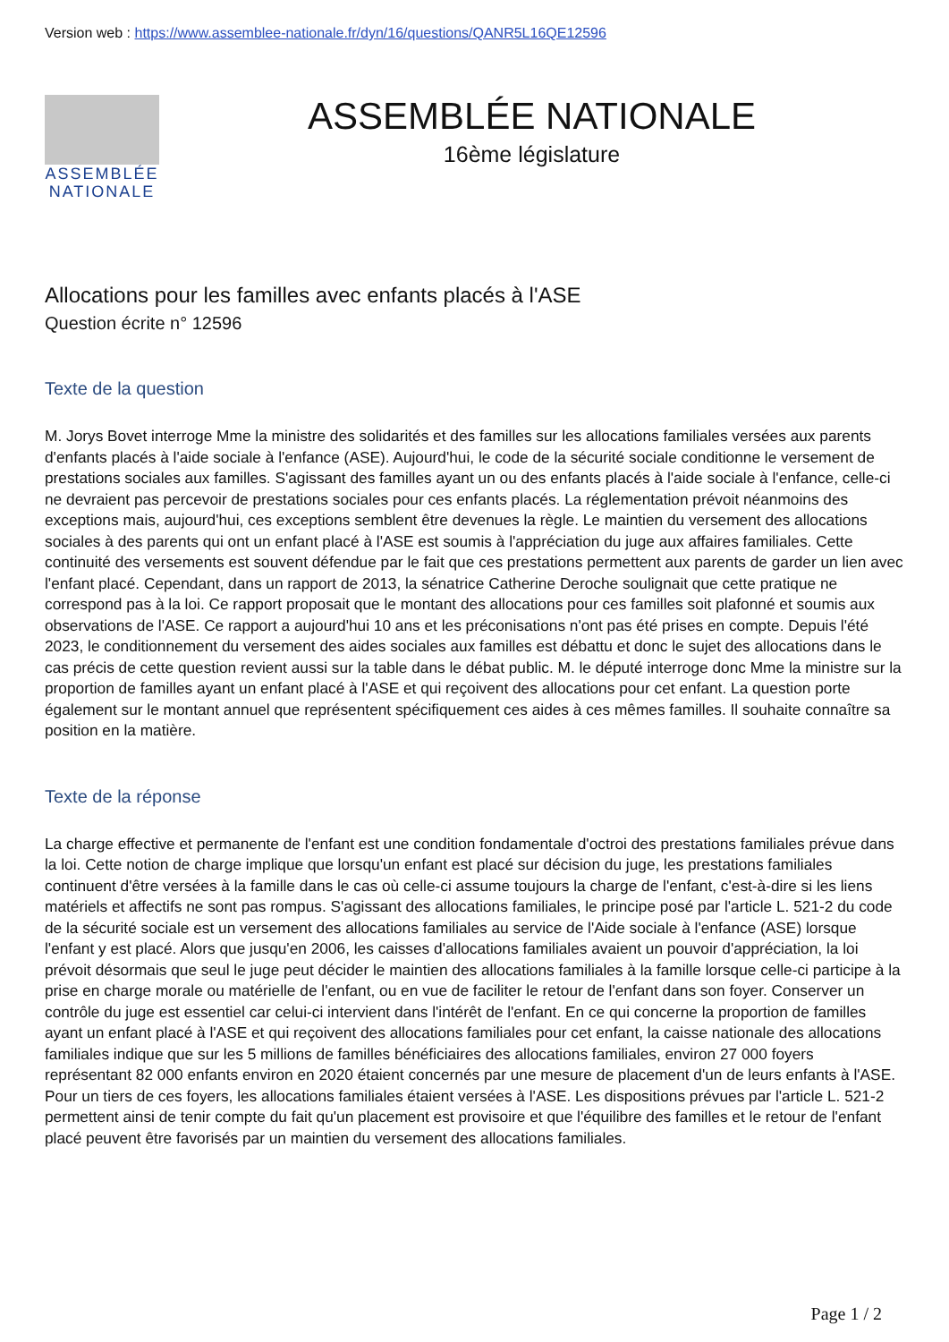Version web : https://www.assemblee-nationale.fr/dyn/16/questions/QANR5L16QE12596
ASSEMBLÉE
NATIONALE
ASSEMBLÉE NATIONALE
16ème législature
Allocations pour les familles avec enfants placés à l'ASE
Question écrite n° 12596
Texte de la question
M. Jorys Bovet interroge Mme la ministre des solidarités et des familles sur les allocations familiales versées aux parents d'enfants placés à l'aide sociale à l'enfance (ASE). Aujourd'hui, le code de la sécurité sociale conditionne le versement de prestations sociales aux familles. S'agissant des familles ayant un ou des enfants placés à l'aide sociale à l'enfance, celle-ci ne devraient pas percevoir de prestations sociales pour ces enfants placés. La réglementation prévoit néanmoins des exceptions mais, aujourd'hui, ces exceptions semblent être devenues la règle. Le maintien du versement des allocations sociales à des parents qui ont un enfant placé à l'ASE est soumis à l'appréciation du juge aux affaires familiales. Cette continuité des versements est souvent défendue par le fait que ces prestations permettent aux parents de garder un lien avec l'enfant placé. Cependant, dans un rapport de 2013, la sénatrice Catherine Deroche soulignait que cette pratique ne correspond pas à la loi. Ce rapport proposait que le montant des allocations pour ces familles soit plafonné et soumis aux observations de l'ASE. Ce rapport a aujourd'hui 10 ans et les préconisations n'ont pas été prises en compte. Depuis l'été 2023, le conditionnement du versement des aides sociales aux familles est débattu et donc le sujet des allocations dans le cas précis de cette question revient aussi sur la table dans le débat public. M. le député interroge donc Mme la ministre sur la proportion de familles ayant un enfant placé à l'ASE et qui reçoivent des allocations pour cet enfant. La question porte également sur le montant annuel que représentent spécifiquement ces aides à ces mêmes familles. Il souhaite connaître sa position en la matière.
Texte de la réponse
La charge effective et permanente de l'enfant est une condition fondamentale d'octroi des prestations familiales prévue dans la loi. Cette notion de charge implique que lorsqu'un enfant est placé sur décision du juge, les prestations familiales continuent d'être versées à la famille dans le cas où celle-ci assume toujours la charge de l'enfant, c'est-à-dire si les liens matériels et affectifs ne sont pas rompus. S'agissant des allocations familiales, le principe posé par l'article L. 521-2 du code de la sécurité sociale est un versement des allocations familiales au service de l'Aide sociale à l'enfance (ASE) lorsque l'enfant y est placé. Alors que jusqu'en 2006, les caisses d'allocations familiales avaient un pouvoir d'appréciation, la loi prévoit désormais que seul le juge peut décider le maintien des allocations familiales à la famille lorsque celle-ci participe à la prise en charge morale ou matérielle de l'enfant, ou en vue de faciliter le retour de l'enfant dans son foyer. Conserver un contrôle du juge est essentiel car celui-ci intervient dans l'intérêt de l'enfant. En ce qui concerne la proportion de familles ayant un enfant placé à l'ASE et qui reçoivent des allocations familiales pour cet enfant, la caisse nationale des allocations familiales indique que sur les 5 millions de familles bénéficiaires des allocations familiales, environ 27 000 foyers représentant 82 000 enfants environ en 2020 étaient concernés par une mesure de placement d'un de leurs enfants à l'ASE. Pour un tiers de ces foyers, les allocations familiales étaient versées à l'ASE. Les dispositions prévues par l'article L. 521-2 permettent ainsi de tenir compte du fait qu'un placement est provisoire et que l'équilibre des familles et le retour de l'enfant placé peuvent être favorisés par un maintien du versement des allocations familiales.
Page 1 / 2